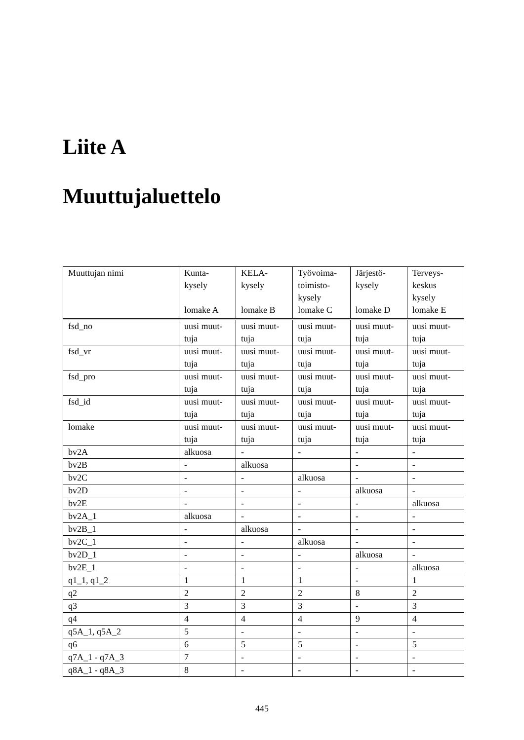Liite A
Muuttujaluettelo
| Muuttujan nimi | Kunta- kysely lomake A | KELA- kysely lomake B | Työvoima- toimisto- kysely lomake C | Järjestö- kysely lomake D | Terveys- keskus kysely lomake E |
| --- | --- | --- | --- | --- | --- |
| fsd_no | uusi muut- tuja | uusi muut- tuja | uusi muut- tuja | uusi muut- tuja | uusi muut- tuja |
| fsd_vr | uusi muut- tuja | uusi muut- tuja | uusi muut- tuja | uusi muut- tuja | uusi muut- tuja |
| fsd_pro | uusi muut- tuja | uusi muut- tuja | uusi muut- tuja | uusi muut- tuja | uusi muut- tuja |
| fsd_id | uusi muut- tuja | uusi muut- tuja | uusi muut- tuja | uusi muut- tuja | uusi muut- tuja |
| lomake | uusi muut- tuja | uusi muut- tuja | uusi muut- tuja | uusi muut- tuja | uusi muut- tuja |
| bv2A | alkuosa | - | - | - | - |
| bv2B | - | alkuosa | | - | - |
| bv2C | - | - | alkuosa | - | - |
| bv2D | - | - | - | alkuosa | - |
| bv2E | - | - | - | - | alkuosa |
| bv2A_1 | alkuosa | - | - | - | - |
| bv2B_1 | - | alkuosa | - | - | - |
| bv2C_1 | - | - | alkuosa | - | - |
| bv2D_1 | - | - | - | alkuosa | - |
| bv2E_1 | - | - | - | - | alkuosa |
| q1_1, q1_2 | 1 | 1 | 1 | - | 1 |
| q2 | 2 | 2 | 2 | 8 | 2 |
| q3 | 3 | 3 | 3 | - | 3 |
| q4 | 4 | 4 | 4 | 9 | 4 |
| q5A_1, q5A_2 | 5 | - | - | - | - |
| q6 | 6 | 5 | 5 | - | 5 |
| q7A_1 - q7A_3 | 7 | - | - | - | - |
| q8A_1 - q8A_3 | 8 | - | - | - | - |
445